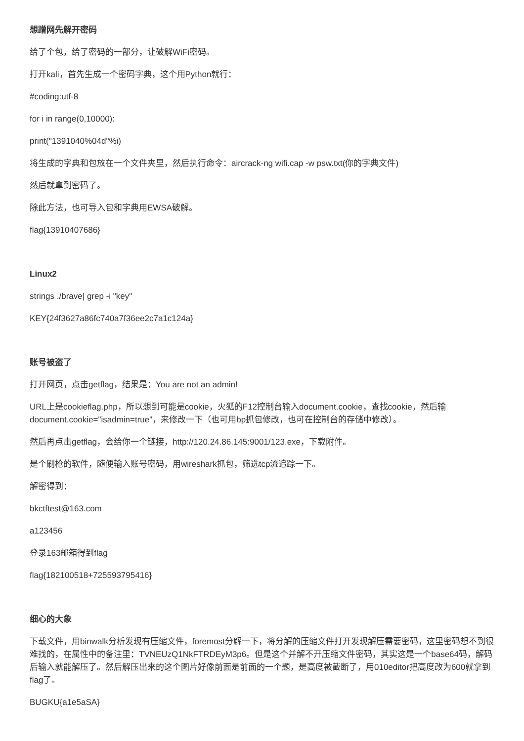想蹭网先解开密码
给了个包，给了密码的一部分，让破解WiFi密码。
打开kali，首先生成一个密码字典，这个用Python就行：
#coding:utf-8
for i in range(0,10000):
print("1391040%04d"%i)
将生成的字典和包放在一个文件夹里，然后执行命令：aircrack-ng wifi.cap -w psw.txt(你的字典文件)
然后就拿到密码了。
除此方法，也可导入包和字典用EWSA破解。
flag{13910407686}
Linux2
strings ./brave| grep -i "key"
KEY{24f3627a86fc740a7f36ee2c7a1c124a}
账号被盗了
打开网页，点击getflag，结果是：You are not an admin!
URL上是cookieflag.php，所以想到可能是cookie，火狐的F12控制台输入document.cookie，查找cookie，然后输document.cookie="isadmin=true"，来修改一下（也可用bp抓包修改，也可在控制台的存储中修改）。
然后再点击getflag，会给你一个链接，http://120.24.86.145:9001/123.exe，下载附件。
是个刷枪的软件，随便输入账号密码，用wireshark抓包，筛选tcp流追踪一下。
解密得到：
bkctftest@163.com
a123456
登录163邮箱得到flag
flag{182100518+725593795416}
细心的大象
下载文件，用binwalk分析发现有压缩文件，foremost分解一下，将分解的压缩文件打开发现解压需要密码，这里密码想不到很难找的，在属性中的备注里：TVNEUzQ1NkFTRDEyM3p6。但是这个并解不开压缩文件密码，其实这是一个base64码，解码后输入就能解压了。然后解压出来的这个图片好像前面是前面的一个题，是高度被截断了，用010editor把高度改为600就拿到flag了。
BUGKU{a1e5aSA}